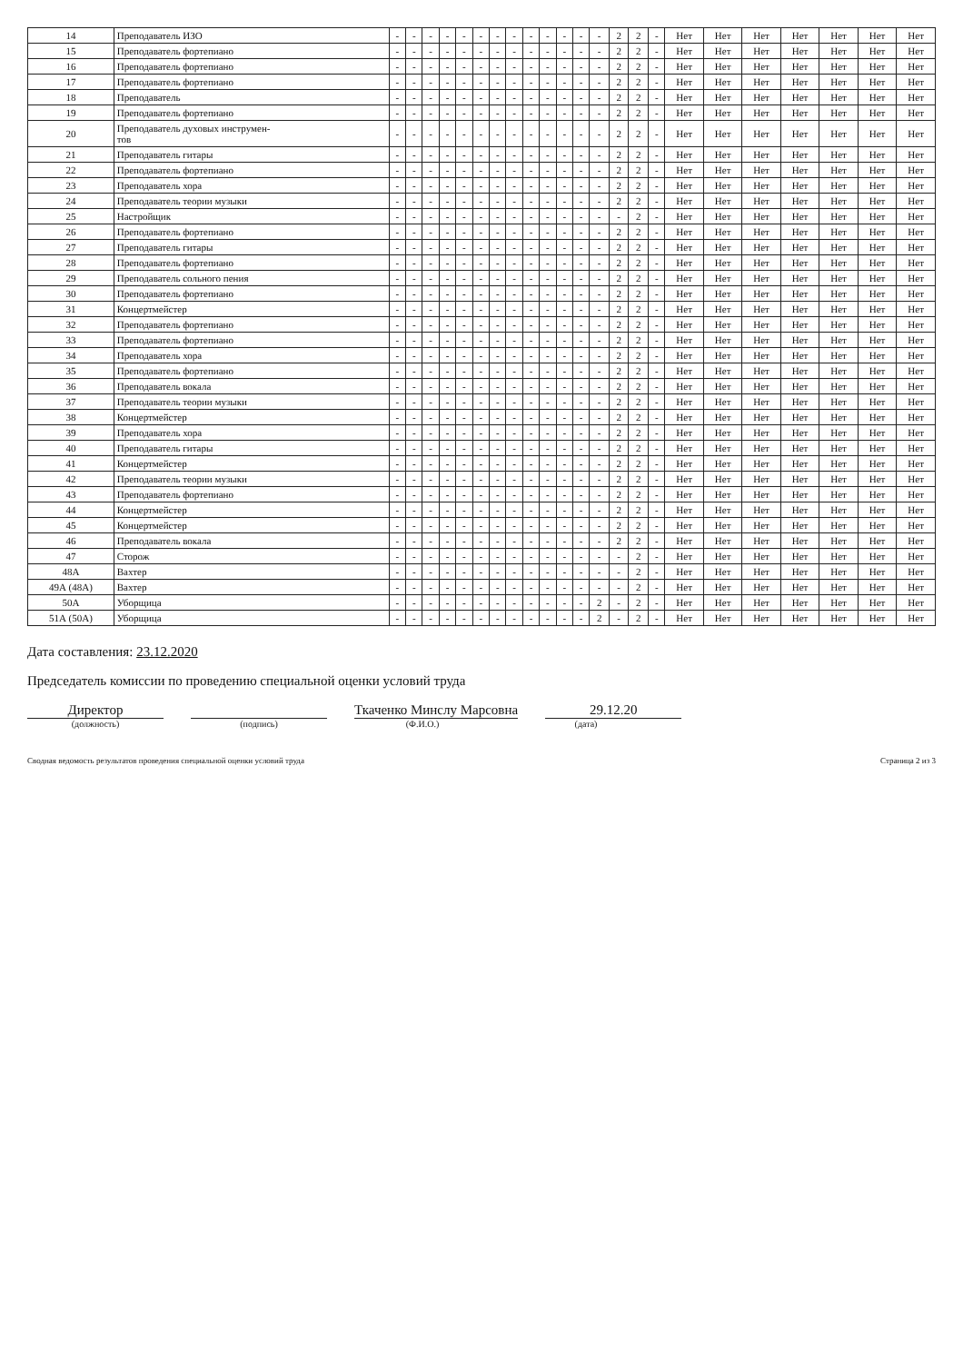| 14 | Преподаватель ИЗО | - | - | - | - | - | - | - | - | - | - | - | - | - | 2 | 2 | - | Нет | Нет | Нет | Нет | Нет | Нет | Нет |
| 15 | Преподаватель фортепиано | - | - | - | - | - | - | - | - | - | - | - | - | - | 2 | 2 | - | Нет | Нет | Нет | Нет | Нет | Нет | Нет |
| 16 | Преподаватель фортепиано | - | - | - | - | - | - | - | - | - | - | - | - | - | 2 | 2 | - | Нет | Нет | Нет | Нет | Нет | Нет | Нет |
| 17 | Преподаватель фортепиано | - | - | - | - | - | - | - | - | - | - | - | - | - | 2 | 2 | - | Нет | Нет | Нет | Нет | Нет | Нет | Нет |
| 18 | Преподаватель | - | - | - | - | - | - | - | - | - | - | - | - | - | 2 | 2 | - | Нет | Нет | Нет | Нет | Нет | Нет | Нет |
| 19 | Преподаватель фортепиано | - | - | - | - | - | - | - | - | - | - | - | - | - | 2 | 2 | - | Нет | Нет | Нет | Нет | Нет | Нет | Нет |
| 20 | Преподаватель духовых инструмен- тов | - | - | - | - | - | - | - | - | - | - | - | - | - | 2 | 2 | - | Нет | Нет | Нет | Нет | Нет | Нет | Нет |
| 21 | Преподаватель гитары | - | - | - | - | - | - | - | - | - | - | - | - | - | 2 | 2 | - | Нет | Нет | Нет | Нет | Нет | Нет | Нет |
| 22 | Преподаватель фортепиано | - | - | - | - | - | - | - | - | - | - | - | - | - | 2 | 2 | - | Нет | Нет | Нет | Нет | Нет | Нет | Нет |
| 23 | Преподаватель хора | - | - | - | - | - | - | - | - | - | - | - | - | - | 2 | 2 | - | Нет | Нет | Нет | Нет | Нет | Нет | Нет |
| 24 | Преподаватель теории музыки | - | - | - | - | - | - | - | - | - | - | - | - | - | 2 | 2 | - | Нет | Нет | Нет | Нет | Нет | Нет | Нет |
| 25 | Настройщик | - | - | - | - | - | - | - | - | - | - | - | - | - | - | 2 | - | Нет | Нет | Нет | Нет | Нет | Нет | Нет |
| 26 | Преподаватель фортепиано | - | - | - | - | - | - | - | - | - | - | - | - | - | 2 | 2 | - | Нет | Нет | Нет | Нет | Нет | Нет | Нет |
| 27 | Преподаватель гитары | - | - | - | - | - | - | - | - | - | - | - | - | - | 2 | 2 | - | Нет | Нет | Нет | Нет | Нет | Нет | Нет |
| 28 | Преподаватель фортепиано | - | - | - | - | - | - | - | - | - | - | - | - | - | 2 | 2 | - | Нет | Нет | Нет | Нет | Нет | Нет | Нет |
| 29 | Преподаватель сольного пения | - | - | - | - | - | - | - | - | - | - | - | - | - | 2 | 2 | - | Нет | Нет | Нет | Нет | Нет | Нет | Нет |
| 30 | Преподаватель фортепиано | - | - | - | - | - | - | - | - | - | - | - | - | - | 2 | 2 | - | Нет | Нет | Нет | Нет | Нет | Нет | Нет |
| 31 | Концертмейстер | - | - | - | - | - | - | - | - | - | - | - | - | - | 2 | 2 | - | Нет | Нет | Нет | Нет | Нет | Нет | Нет |
| 32 | Преподаватель фортепиано | - | - | - | - | - | - | - | - | - | - | - | - | - | 2 | 2 | - | Нет | Нет | Нет | Нет | Нет | Нет | Нет |
| 33 | Преподаватель фортепиано | - | - | - | - | - | - | - | - | - | - | - | - | - | 2 | 2 | - | Нет | Нет | Нет | Нет | Нет | Нет | Нет |
| 34 | Преподаватель хора | - | - | - | - | - | - | - | - | - | - | - | - | - | 2 | 2 | - | Нет | Нет | Нет | Нет | Нет | Нет | Нет |
| 35 | Преподаватель фортепиано | - | - | - | - | - | - | - | - | - | - | - | - | - | 2 | 2 | - | Нет | Нет | Нет | Нет | Нет | Нет | Нет |
| 36 | Преподаватель вокала | - | - | - | - | - | - | - | - | - | - | - | - | - | 2 | 2 | - | Нет | Нет | Нет | Нет | Нет | Нет | Нет |
| 37 | Преподаватель теории музыки | - | - | - | - | - | - | - | - | - | - | - | - | - | 2 | 2 | - | Нет | Нет | Нет | Нет | Нет | Нет | Нет |
| 38 | Концертмейстер | - | - | - | - | - | - | - | - | - | - | - | - | - | 2 | 2 | - | Нет | Нет | Нет | Нет | Нет | Нет | Нет |
| 39 | Преподаватель хора | - | - | - | - | - | - | - | - | - | - | - | - | - | 2 | 2 | - | Нет | Нет | Нет | Нет | Нет | Нет | Нет |
| 40 | Преподаватель гитары | - | - | - | - | - | - | - | - | - | - | - | - | - | 2 | 2 | - | Нет | Нет | Нет | Нет | Нет | Нет | Нет |
| 41 | Концертмейстер | - | - | - | - | - | - | - | - | - | - | - | - | - | 2 | 2 | - | Нет | Нет | Нет | Нет | Нет | Нет | Нет |
| 42 | Преподаватель теории музыки | - | - | - | - | - | - | - | - | - | - | - | - | - | 2 | 2 | - | Нет | Нет | Нет | Нет | Нет | Нет | Нет |
| 43 | Преподаватель фортепиано | - | - | - | - | - | - | - | - | - | - | - | - | - | 2 | 2 | - | Нет | Нет | Нет | Нет | Нет | Нет | Нет |
| 44 | Концертмейстер | - | - | - | - | - | - | - | - | - | - | - | - | - | 2 | 2 | - | Нет | Нет | Нет | Нет | Нет | Нет | Нет |
| 45 | Концертмейстер | - | - | - | - | - | - | - | - | - | - | - | - | - | 2 | 2 | - | Нет | Нет | Нет | Нет | Нет | Нет | Нет |
| 46 | Преподаватель вокала | - | - | - | - | - | - | - | - | - | - | - | - | - | 2 | 2 | - | Нет | Нет | Нет | Нет | Нет | Нет | Нет |
| 47 | Сторож | - | - | - | - | - | - | - | - | - | - | - | - | - | - | 2 | - | Нет | Нет | Нет | Нет | Нет | Нет | Нет |
| 48А | Вахтер | - | - | - | - | - | - | - | - | - | - | - | - | - | - | 2 | - | Нет | Нет | Нет | Нет | Нет | Нет | Нет |
| 49А (48А) | Вахтер | - | - | - | - | - | - | - | - | - | - | - | - | - | - | 2 | - | Нет | Нет | Нет | Нет | Нет | Нет | Нет |
| 50А | Уборщица | - | - | - | - | - | - | - | - | - | - | - | - | 2 | - | 2 | - | Нет | Нет | Нет | Нет | Нет | Нет | Нет |
| 51А (50А) | Уборщица | - | - | - | - | - | - | - | - | - | - | - | - | 2 | - | 2 | - | Нет | Нет | Нет | Нет | Нет | Нет | Нет |
Дата составления: 23.12.2020
Председатель комиссии по проведению специальной оценки условий труда
Директор
Ткаченко Минслу Марсовна
29.12.20
(должность) (подпись) (Ф.И.О.) (дата)
Сводная ведомость результатов проведения специальной оценки условий труда Страница 2 из 3